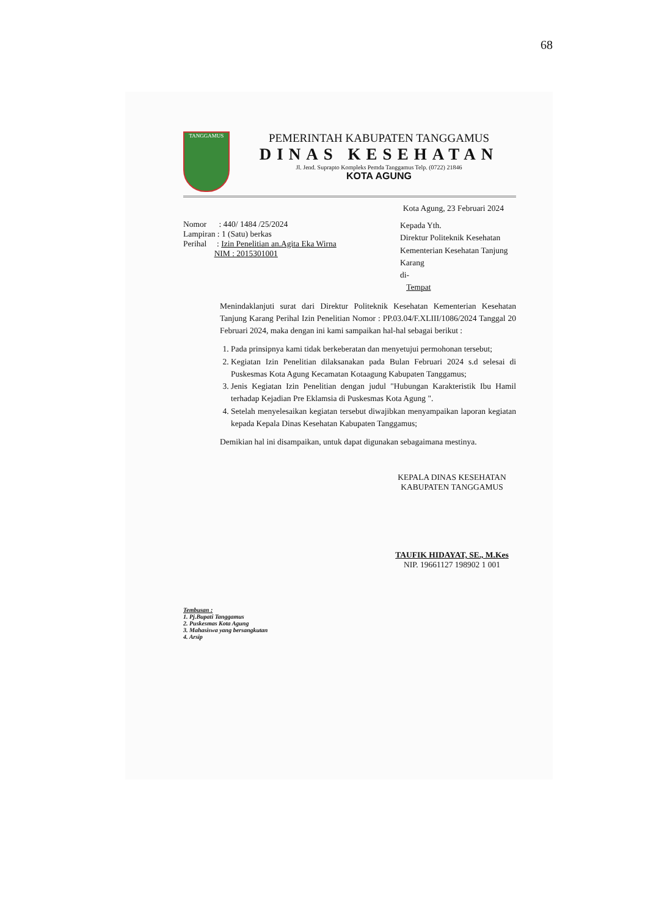68
TANGGAMUS
PEMERINTAH KABUPATEN TANGGAMUS
DINAS KESEHATAN
Jl. Jend. Suprapto Kompleks Pemda Tanggamus Telp. (0722) 21846
KOTA AGUNG
Kota Agung, 23 Februari 2024
Nomor : 440/ 1484 /25/2024
Lampiran : 1 (Satu) berkas
Perihal : Izin Penelitian an.Agita Eka Wirna
NIM : 2015301001
Kepada Yth.
Direktur Politeknik Kesehatan Kementerian Kesehatan Tanjung Karang
di-
Tempat
Menindaklanjuti surat dari Direktur Politeknik Kesehatan Kementerian Kesehatan Tanjung Karang Perihal Izin Penelitian Nomor : PP.03.04/F.XLIII/1086/2024 Tanggal 20 Februari 2024, maka dengan ini kami sampaikan hal-hal sebagai berikut :
1. Pada prinsipnya kami tidak berkeberatan dan menyetujui permohonan tersebut;
2. Kegiatan Izin Penelitian dilaksanakan pada Bulan Februari 2024 s.d selesai di Puskesmas Kota Agung Kecamatan Kotaagung Kabupaten Tanggamus;
3. Jenis Kegiatan Izin Penelitian dengan judul "Hubungan Karakteristik Ibu Hamil terhadap Kejadian Pre Eklamsia di Puskesmas Kota Agung ".
4. Setelah menyelesaikan kegiatan tersebut diwajibkan menyampaikan laporan kegiatan kepada Kepala Dinas Kesehatan Kabupaten Tanggamus;
Demikian hal ini disampaikan, untuk dapat digunakan sebagaimana mestinya.
KEPALA DINAS KESEHATAN
KABUPATEN TANGGAMUS
TAUFIK HIDAYAT, SE., M.Kes
NIP. 19661127 198902 1 001
Tembusan :
1. Pj.Bupati Tanggamus
2. Puskesmas Kota Agung
3. Mahasiswa yang bersangkutan
4. Arsip